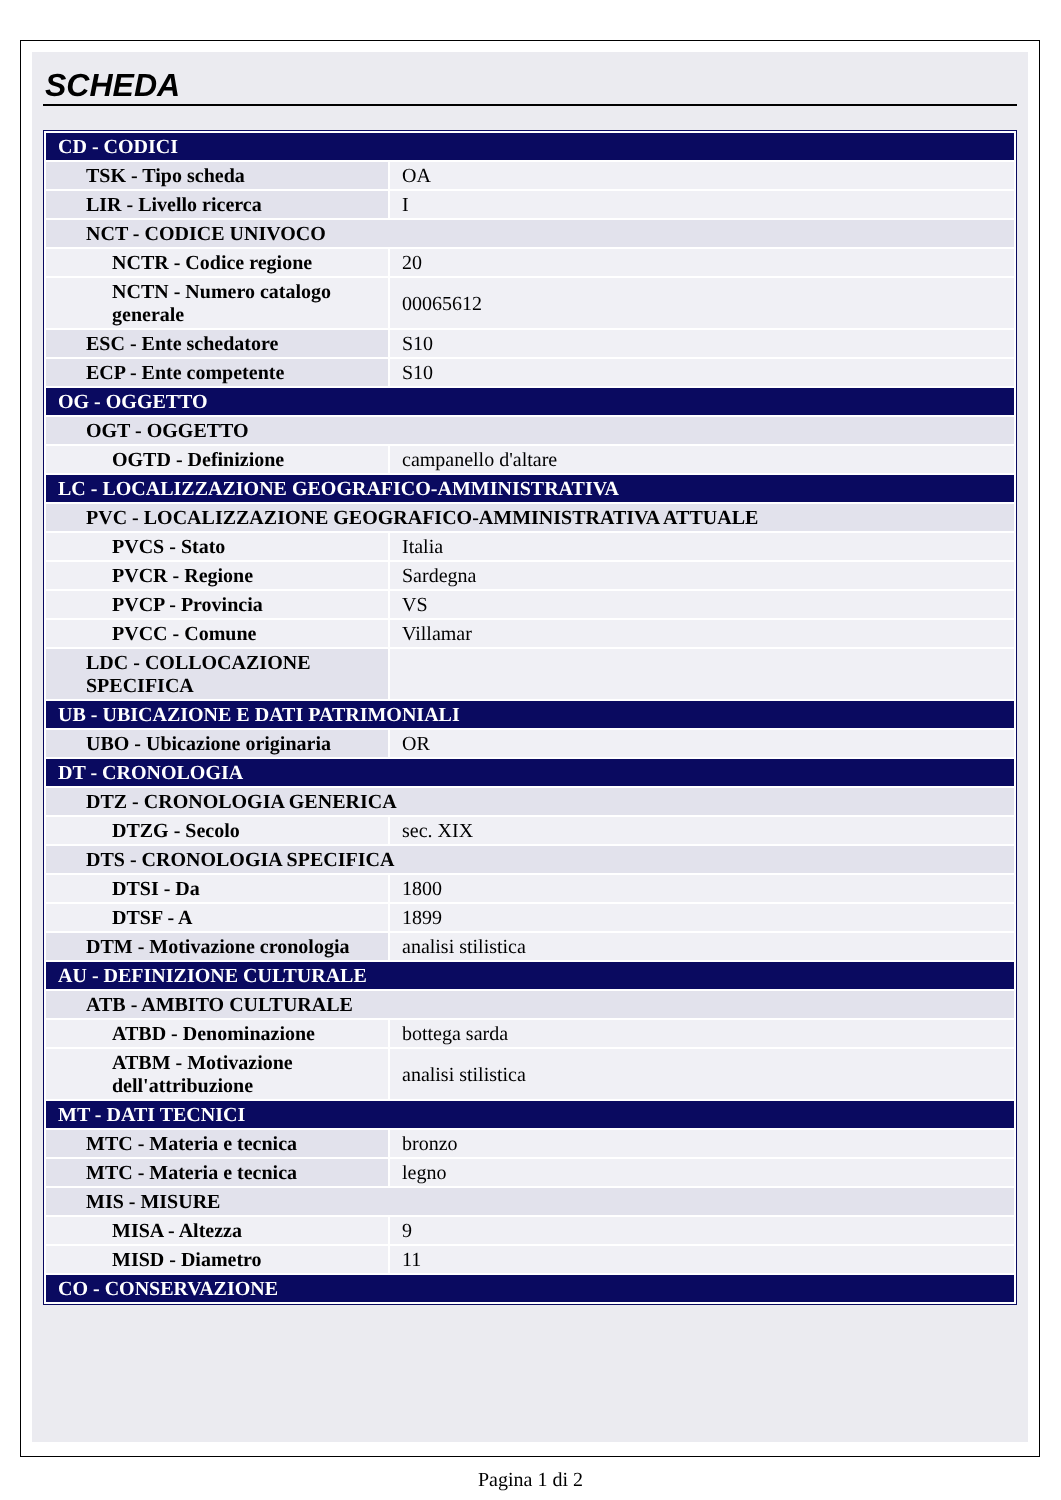SCHEDA
| CD - CODICI | |
| TSK - Tipo scheda | OA |
| LIR - Livello ricerca | I |
| NCT - CODICE UNIVOCO | |
| NCTR - Codice regione | 20 |
| NCTN - Numero catalogo generale | 00065612 |
| ESC - Ente schedatore | S10 |
| ECP - Ente competente | S10 |
| OG - OGGETTO | |
| OGT - OGGETTO | |
| OGTD - Definizione | campanello d'altare |
| LC - LOCALIZZAZIONE GEOGRAFICO-AMMINISTRATIVA | |
| PVC - LOCALIZZAZIONE GEOGRAFICO-AMMINISTRATIVA ATTUALE | |
| PVCS - Stato | Italia |
| PVCR - Regione | Sardegna |
| PVCP - Provincia | VS |
| PVCC - Comune | Villamar |
| LDC - COLLOCAZIONE SPECIFICA | |
| UB - UBICAZIONE E DATI PATRIMONIALI | |
| UBO - Ubicazione originaria | OR |
| DT - CRONOLOGIA | |
| DTZ - CRONOLOGIA GENERICA | |
| DTZG - Secolo | sec. XIX |
| DTS - CRONOLOGIA SPECIFICA | |
| DTSI - Da | 1800 |
| DTSF - A | 1899 |
| DTM - Motivazione cronologia | analisi stilistica |
| AU - DEFINIZIONE CULTURALE | |
| ATB - AMBITO CULTURALE | |
| ATBD - Denominazione | bottega sarda |
| ATBM - Motivazione dell'attribuzione | analisi stilistica |
| MT - DATI TECNICI | |
| MTC - Materia e tecnica | bronzo |
| MTC - Materia e tecnica | legno |
| MIS - MISURE | |
| MISA - Altezza | 9 |
| MISD - Diametro | 11 |
| CO - CONSERVAZIONE | |
Pagina 1 di 2